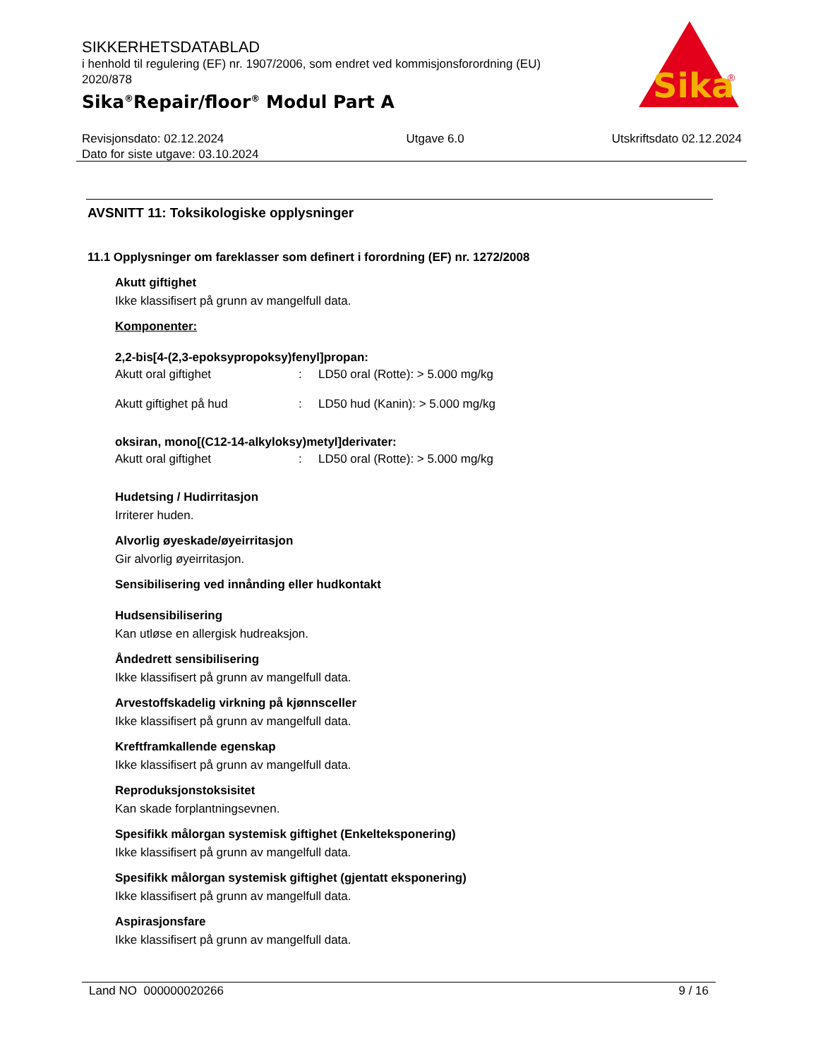SIKKERHETSDATABLAD
i henhold til regulering (EF) nr. 1907/2006, som endret ved kommisjonsforordning (EU) 2020/878
Sika<sup>®</sup>Repair/floor<sup>®</sup> Modul Part A
Sika
®
Revisjonsdato: 02.12.2024
Dato for siste utgave: 03.10.2024
Utgave 6.0 Utskriftsdato 02.12.2024
AVSNITT 11: Toksikologiske opplysninger
11.1 Opplysninger om fareklasser som definert i forordning (EF) nr. 1272/2008
Akutt giftighet
Ikke klassifisert på grunn av mangelfull data.
Komponenter:
2,2-bis[4-(2,3-epoksypropoksy)fenyl]propan:
| Akutt oral giftighet | : | LD50 oral (Rotte): > 5.000 mg/kg |
| Akutt giftighet på hud | : | LD50 hud (Kanin): > 5.000 mg/kg |
oksiran, mono[(C12-14-alkyloksy)metyl]derivater:
| Akutt oral giftighet | : | LD50 oral (Rotte): > 5.000 mg/kg |
Hudetsing / Hudirritasjon
Irriterer huden.
Alvorlig øyeskade/øyeirritasjon
Gir alvorlig øyeirritasjon.
Sensibilisering ved innånding eller hudkontakt
Hudsensibilisering
Kan utløse en allergisk hudreaksjon.
Åndedrett sensibilisering
Ikke klassifisert på grunn av mangelfull data.
Arvestoffskadelig virkning på kjønnsceller
Ikke klassifisert på grunn av mangelfull data.
Kreftframkallende egenskap
Ikke klassifisert på grunn av mangelfull data.
Reproduksjonstoksisitet
Kan skade forplantningsevnen.
Spesifikk målorgan systemisk giftighet (Enkelteksponering)
Ikke klassifisert på grunn av mangelfull data.
Spesifikk målorgan systemisk giftighet (gjentatt eksponering)
Ikke klassifisert på grunn av mangelfull data.
Aspirasjonsfare
Ikke klassifisert på grunn av mangelfull data.
Land NO 000000020266 9 / 16